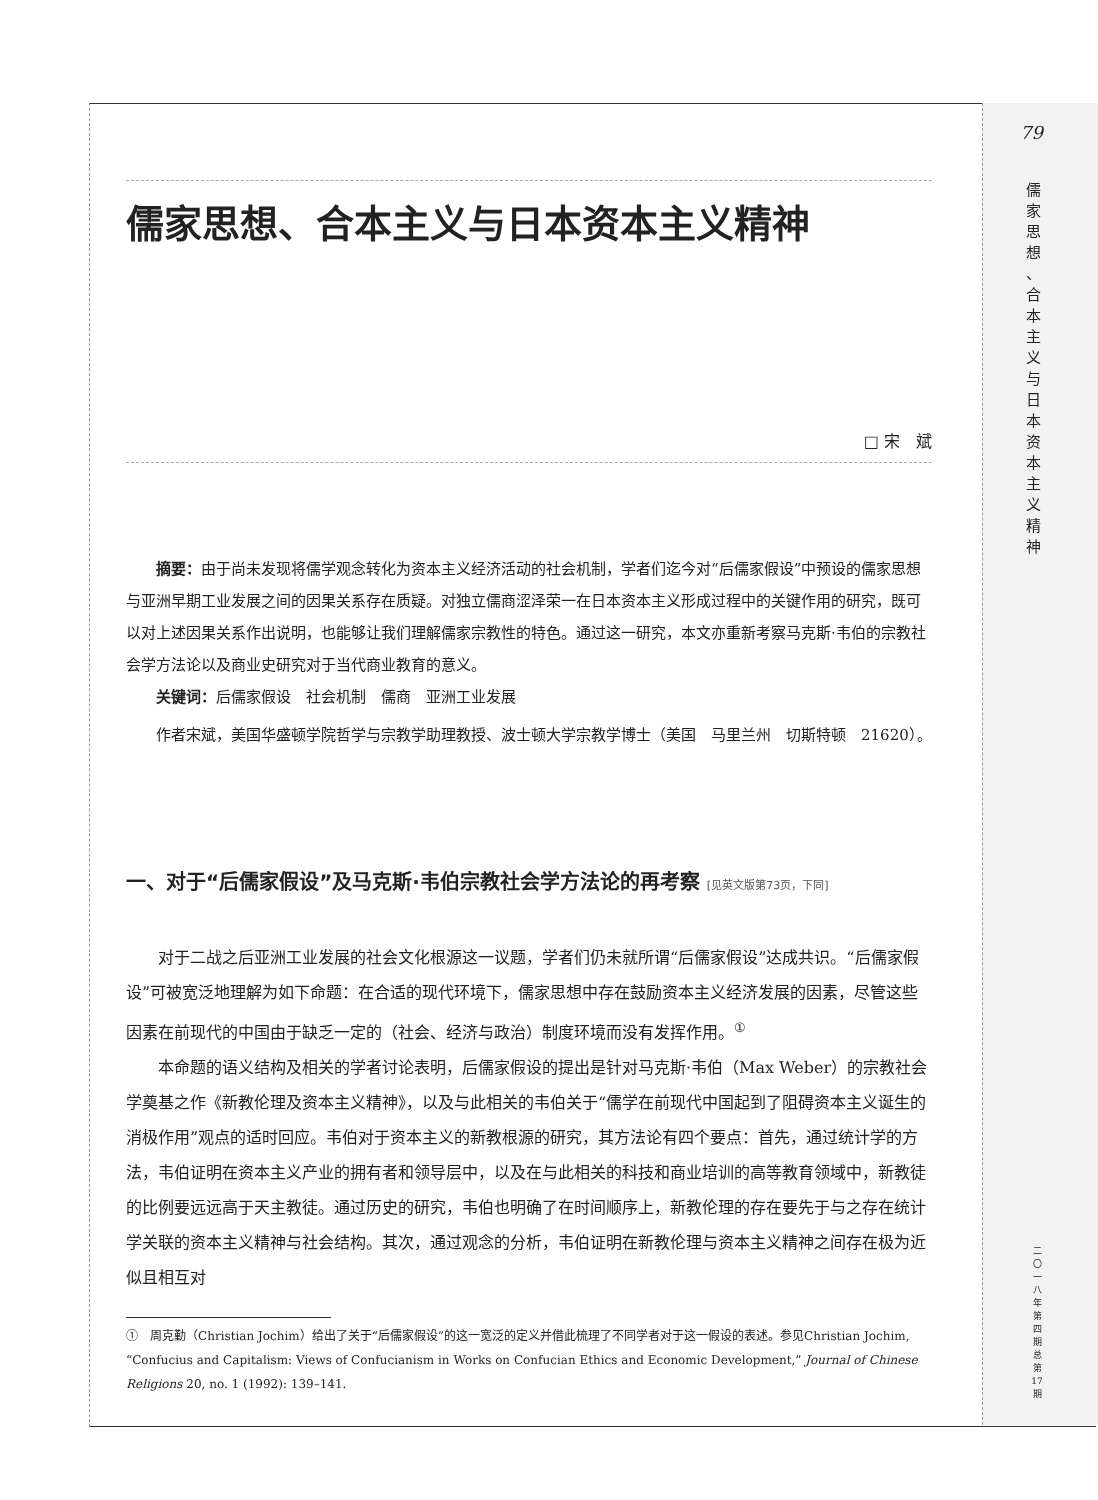79
儒 家 思 想 、 合 本 主 义 与 日 本 资 本 主 义 精 神
二 〇 一 八 年 第 四 期 总 第 17 期
儒家思想、合本主义与日本资本主义精神
□ 宋　斌
摘要：由于尚未发现将儒学观念转化为资本主义经济活动的社会机制，学者们迄今对“后儒家假设”中预设的儒家思想与亚洲早期工业发展之间的因果关系存在质疑。对独立儒商涩泽荣一在日本资本主义形成过程中的关键作用的研究，既可以对上述因果关系作出说明，也能够让我们理解儒家宗教性的特色。通过这一研究，本文亦重新考察马克斯·韦伯的宗教社会学方法论以及商业史研究对于当代商业教育的意义。
关键词：后儒家假设　社会机制　儒商　亚洲工业发展
作者宋斌，美国华盛顿学院哲学与宗教学助理教授、波士顿大学宗教学博士（美国　马里兰州　切斯特顿　21620）。
一、对于“后儒家假设”及马克斯·韦伯宗教社会学方法论的再考察 [见英文版第73页，下同]
对于二战之后亚洲工业发展的社会文化根源这一议题，学者们仍未就所谓“后儒家假设”达成共识。“后儒家假设”可被宽泛地理解为如下命题：在合适的现代环境下，儒家思想中存在鼓励资本主义经济发展的因素，尽管这些因素在前现代的中国由于缺乏一定的（社会、经济与政治）制度环境而没有发挥作用。<sup>①</sup>
本命题的语义结构及相关的学者讨论表明，后儒家假设的提出是针对马克斯·韦伯（Max Weber）的宗教社会学奠基之作《新教伦理及资本主义精神》，以及与此相关的韦伯关于“儒学在前现代中国起到了阻碍资本主义诞生的消极作用”观点的适时回应。韦伯对于资本主义的新教根源的研究，其方法论有四个要点：首先，通过统计学的方法，韦伯证明在资本主义产业的拥有者和领导层中，以及在与此相关的科技和商业培训的高等教育领域中，新教徒的比例要远远高于天主教徒。通过历史的研究，韦伯也明确了在时间顺序上，新教伦理的存在要先于与之存在统计学关联的资本主义精神与社会结构。其次，通过观念的分析，韦伯证明在新教伦理与资本主义精神之间存在极为近似且相互对
①　周克勤（Christian Jochim）给出了关于“后儒家假设”的这一宽泛的定义并借此梳理了不同学者对于这一假设的表述。参见Christian Jochim, “Confucius and Capitalism: Views of Confucianism in Works on Confucian Ethics and Economic Development,” Journal of Chinese Religions 20, no. 1 (1992): 139–141.